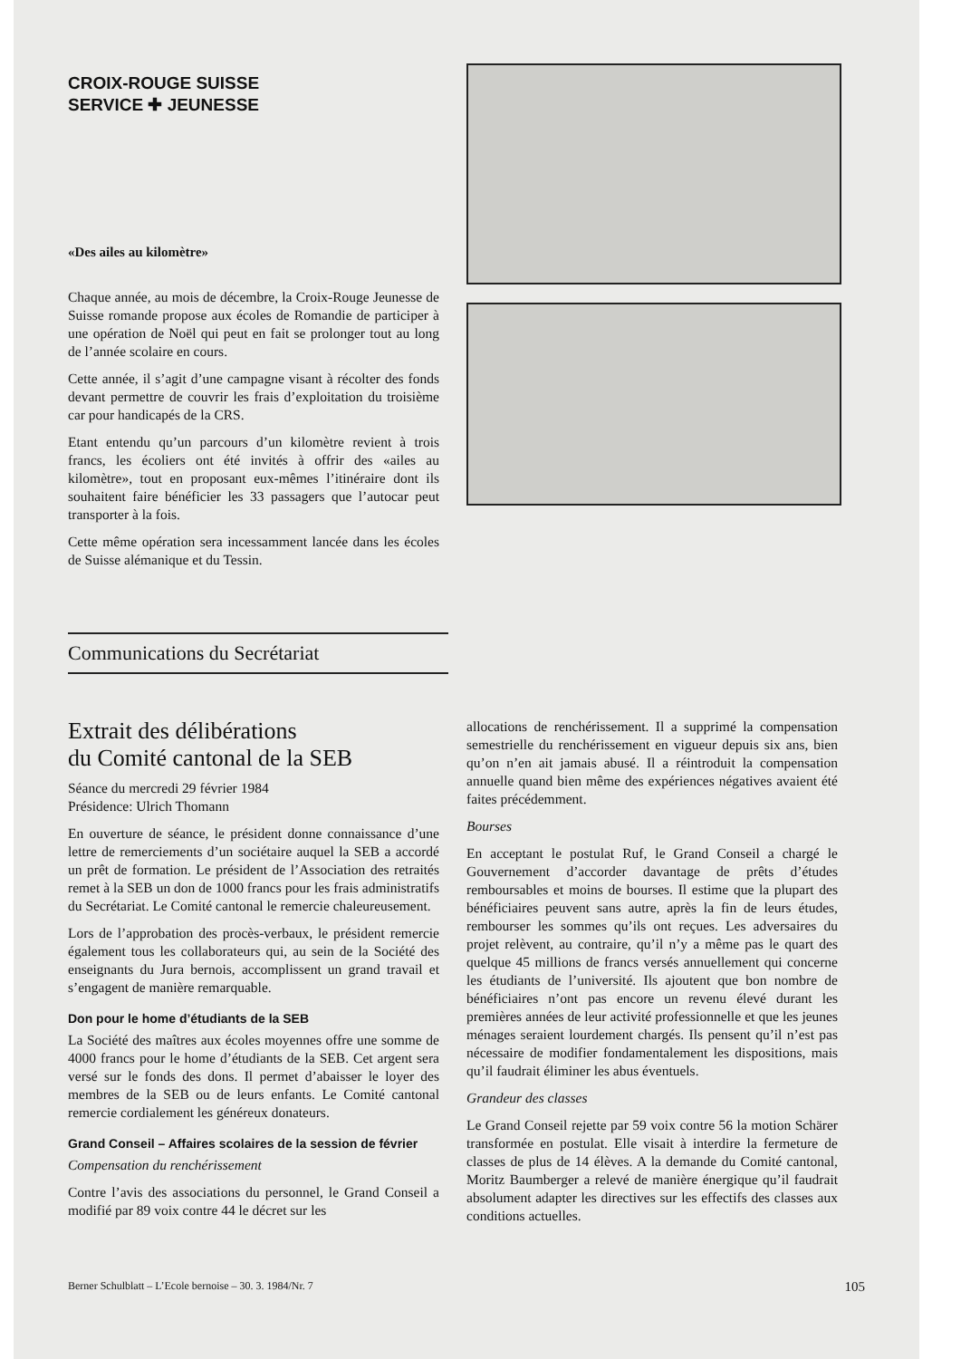CROIX-ROUGE SUISSE
SERVICE ✚ JEUNESSE
«Des ailes au kilomètre»
Chaque année, au mois de décembre, la Croix-Rouge Jeunesse de Suisse romande propose aux écoles de Romandie de participer à une opération de Noël qui peut en fait se prolonger tout au long de l’année scolaire en cours.
Cette année, il s’agit d’une campagne visant à récolter des fonds devant permettre de couvrir les frais d’exploitation du troisième car pour handicapés de la CRS.
Etant entendu qu’un parcours d’un kilomètre revient à trois francs, les écoliers ont été invités à offrir des «ailes au kilomètre», tout en proposant eux-mêmes l’itinéraire dont ils souhaitent faire bénéficier les 33 passagers que l’autocar peut transporter à la fois.
Cette même opération sera incessamment lancée dans les écoles de Suisse alémanique et du Tessin.
Communications du Secrétariat
Extrait des délibérations
du Comité cantonal de la SEB
Séance du mercredi 29 février 1984
Présidence: Ulrich Thomann
En ouverture de séance, le président donne connaissance d’une lettre de remerciements d’un sociétaire auquel la SEB a accordé un prêt de formation. Le président de l’Association des retraités remet à la SEB un don de 1000 francs pour les frais administratifs du Secrétariat. Le Comité cantonal le remercie chaleureusement.
Lors de l’approbation des procès-verbaux, le président remercie également tous les collaborateurs qui, au sein de la Société des enseignants du Jura bernois, accomplissent un grand travail et s’engagent de manière remarquable.
Don pour le home d’étudiants de la SEB
La Société des maîtres aux écoles moyennes offre une somme de 4000 francs pour le home d’étudiants de la SEB. Cet argent sera versé sur le fonds des dons. Il permet d’abaisser le loyer des membres de la SEB ou de leurs enfants. Le Comité cantonal remercie cordialement les généreux donateurs.
Grand Conseil – Affaires scolaires de la session de février
Compensation du renchérissement
Contre l’avis des associations du personnel, le Grand Conseil a modifié par 89 voix contre 44 le décret sur les
allocations de renchérissement. Il a supprimé la compensation semestrielle du renchérissement en vigueur depuis six ans, bien qu’on n’en ait jamais abusé. Il a réintroduit la compensation annuelle quand bien même des expériences négatives avaient été faites précédemment.
Bourses
En acceptant le postulat Ruf, le Grand Conseil a chargé le Gouvernement d’accorder davantage de prêts d’études remboursables et moins de bourses. Il estime que la plupart des bénéficiaires peuvent sans autre, après la fin de leurs études, rembourser les sommes qu’ils ont reçues. Les adversaires du projet relèvent, au contraire, qu’il n’y a même pas le quart des quelque 45 millions de francs versés annuellement qui concerne les étudiants de l’université. Ils ajoutent que bon nombre de bénéficiaires n’ont pas encore un revenu élevé durant les premières années de leur activité professionnelle et que les jeunes ménages seraient lourdement chargés. Ils pensent qu’il n’est pas nécessaire de modifier fondamentalement les dispositions, mais qu’il faudrait éliminer les abus éventuels.
Grandeur des classes
Le Grand Conseil rejette par 59 voix contre 56 la motion Schärer transformée en postulat. Elle visait à interdire la fermeture de classes de plus de 14 élèves. A la demande du Comité cantonal, Moritz Baumberger a relevé de manière énergique qu’il faudrait absolument adapter les directives sur les effectifs des classes aux conditions actuelles.
Berner Schulblatt – L’Ecole bernoise – 30. 3. 1984/Nr. 7 105